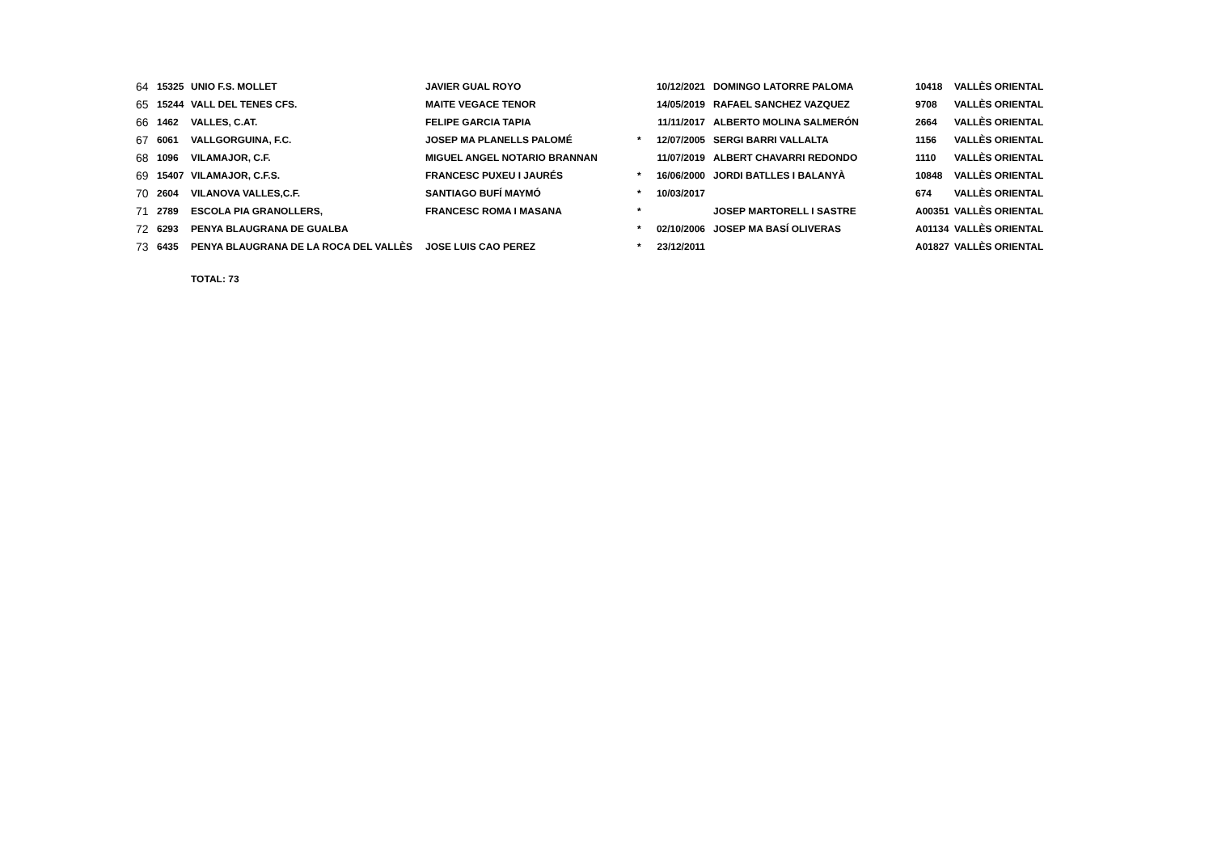| 64 | 15325 | UNIO F.S. MOLLET | JAVIER GUAL ROYO | | 10/12/2021 | DOMINGO LATORRE PALOMA | 10418 | VALLÈS ORIENTAL |
| 65 | 15244 | VALL DEL TENES CFS. | MAITE VEGACE TENOR | | 14/05/2019 | RAFAEL SANCHEZ VAZQUEZ | 9708 | VALLÈS ORIENTAL |
| 66 | 1462 | VALLES, C.AT. | FELIPE GARCIA TAPIA | | 11/11/2017 | ALBERTO MOLINA SALMERÓN | 2664 | VALLÈS ORIENTAL |
| 67 | 6061 | VALLGORGUINA, F.C. | JOSEP MA PLANELLS PALOMÉ | * | 12/07/2005 | SERGI BARRI VALLALTA | 1156 | VALLÈS ORIENTAL |
| 68 | 1096 | VILAMAJOR, C.F. | MIGUEL ANGEL NOTARIO BRANNAN | | 11/07/2019 | ALBERT CHAVARRI REDONDO | 1110 | VALLÈS ORIENTAL |
| 69 | 15407 | VILAMAJOR, C.F.S. | FRANCESC PUXEU I JAURÉS | * | 16/06/2000 | JORDI BATLLES I BALANYÀ | 10848 | VALLÈS ORIENTAL |
| 70 | 2604 | VILANOVA VALLES,C.F. | SANTIAGO BUFÍ MAYMÓ | * | 10/03/2017 | | 674 | VALLÈS ORIENTAL |
| 71 | 2789 | ESCOLA PIA GRANOLLERS, | FRANCESC ROMA I MASANA | * | | JOSEP MARTORELL I SASTRE | A00351 | VALLÈS ORIENTAL |
| 72 | 6293 | PENYA BLAUGRANA DE GUALBA | | * | 02/10/2006 | JOSEP MA BASÍ OLIVERAS | A01134 | VALLÈS ORIENTAL |
| 73 | 6435 | PENYA BLAUGRANA DE LA ROCA DEL VALLÈS | JOSE LUIS CAO PEREZ | * | 23/12/2011 | | A01827 | VALLÈS ORIENTAL |
| | | TOTAL: 73 | | | | | | |